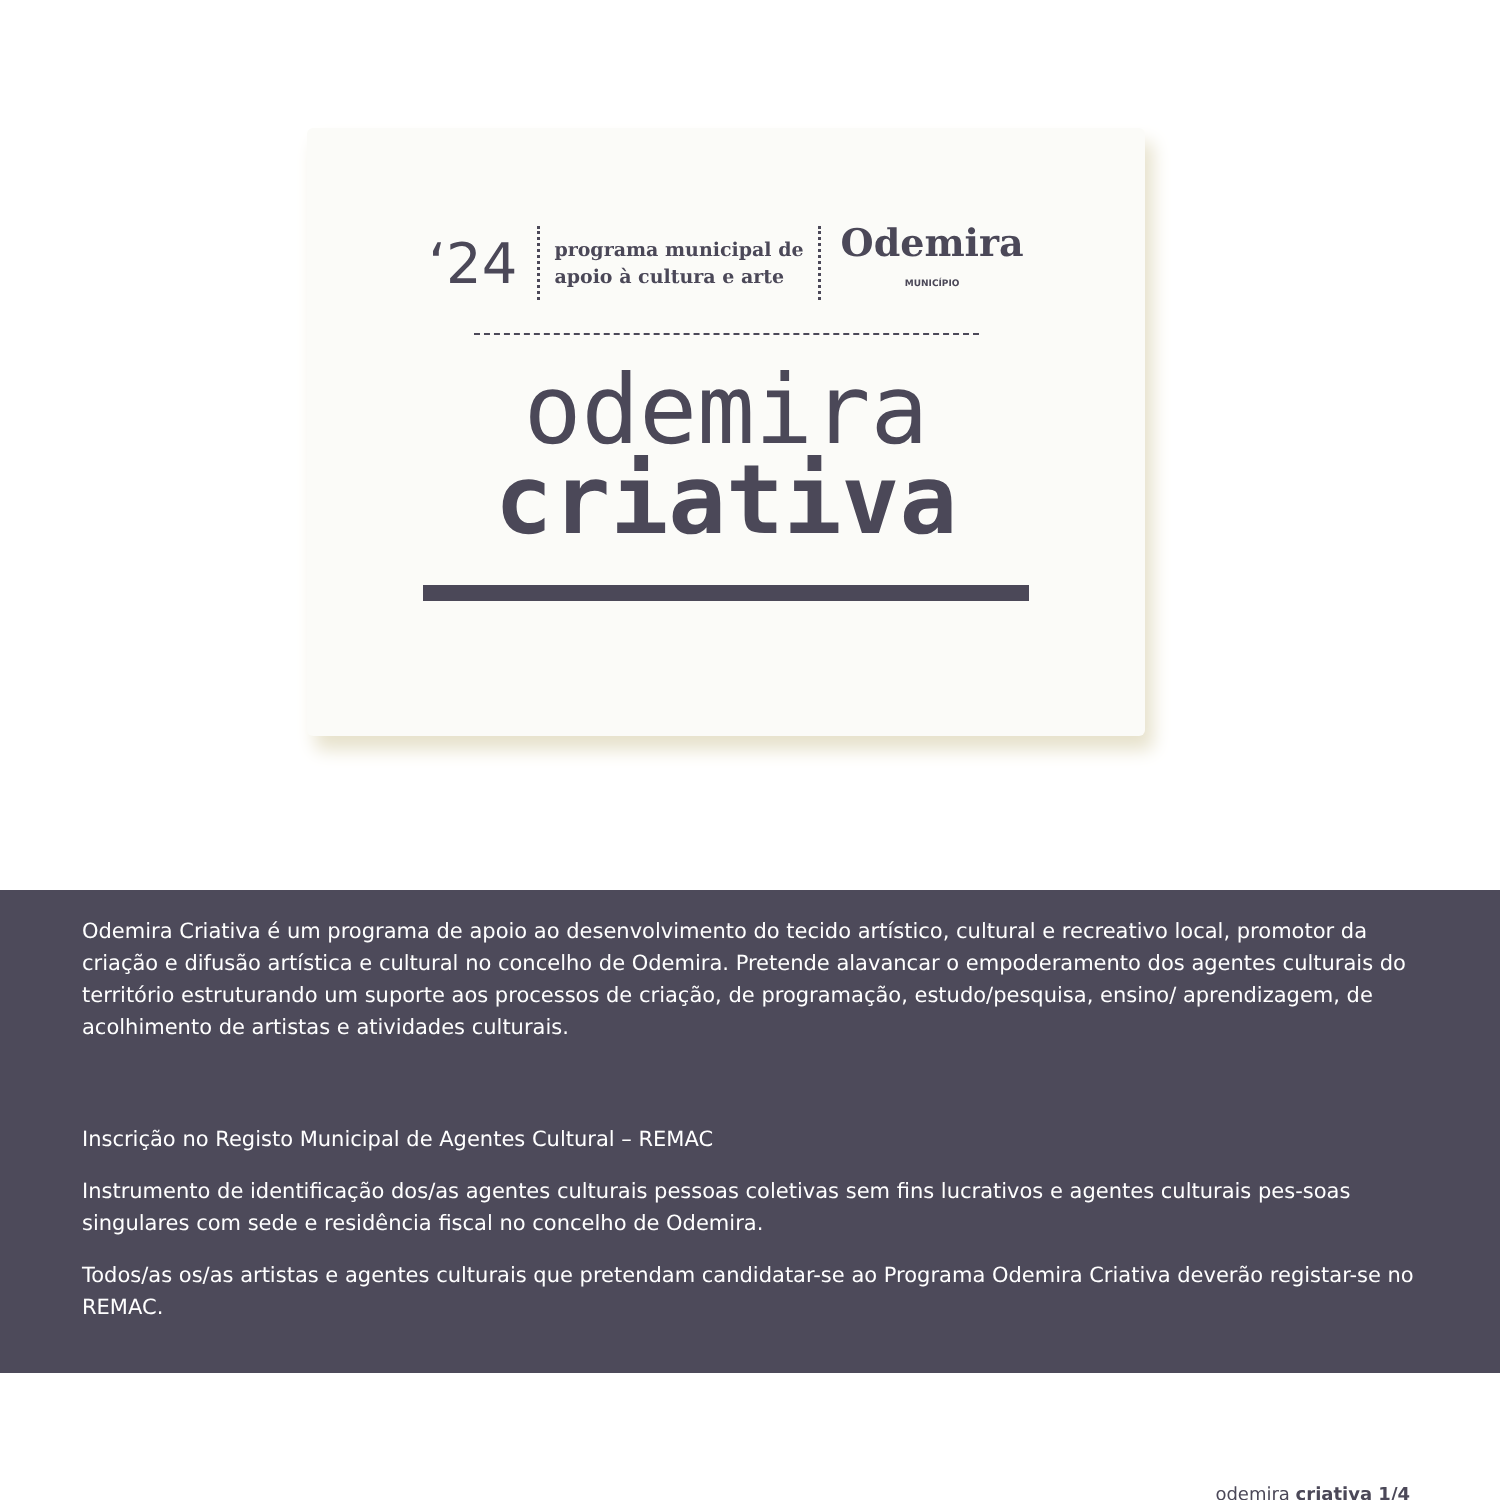‘24
programa municipal de
apoio à cultura e arte
Odemira
MUNICÍPIO
odemira
criativa
Odemira Criativa é um programa de apoio ao desenvolvimento do tecido artístico, cultural e recreativo local, promotor da criação e difusão artística e cultural no concelho de Odemira. Pretende alavancar o empoderamento dos agentes culturais do território estruturando um suporte aos processos de criação, de programação, estudo/pesquisa, ensino/ aprendizagem, de acolhimento de artistas e atividades culturais.
Inscrição no Registo Municipal de Agentes Cultural – REMAC
Instrumento de identificação dos/as agentes culturais pessoas coletivas sem fins lucrativos e agentes culturais pes-soas singulares com sede e residência fiscal no concelho de Odemira.
Todos/as os/as artistas e agentes culturais que pretendam candidatar-se ao Programa Odemira Criativa deverão registar-se no REMAC.
odemira criativa 1/4